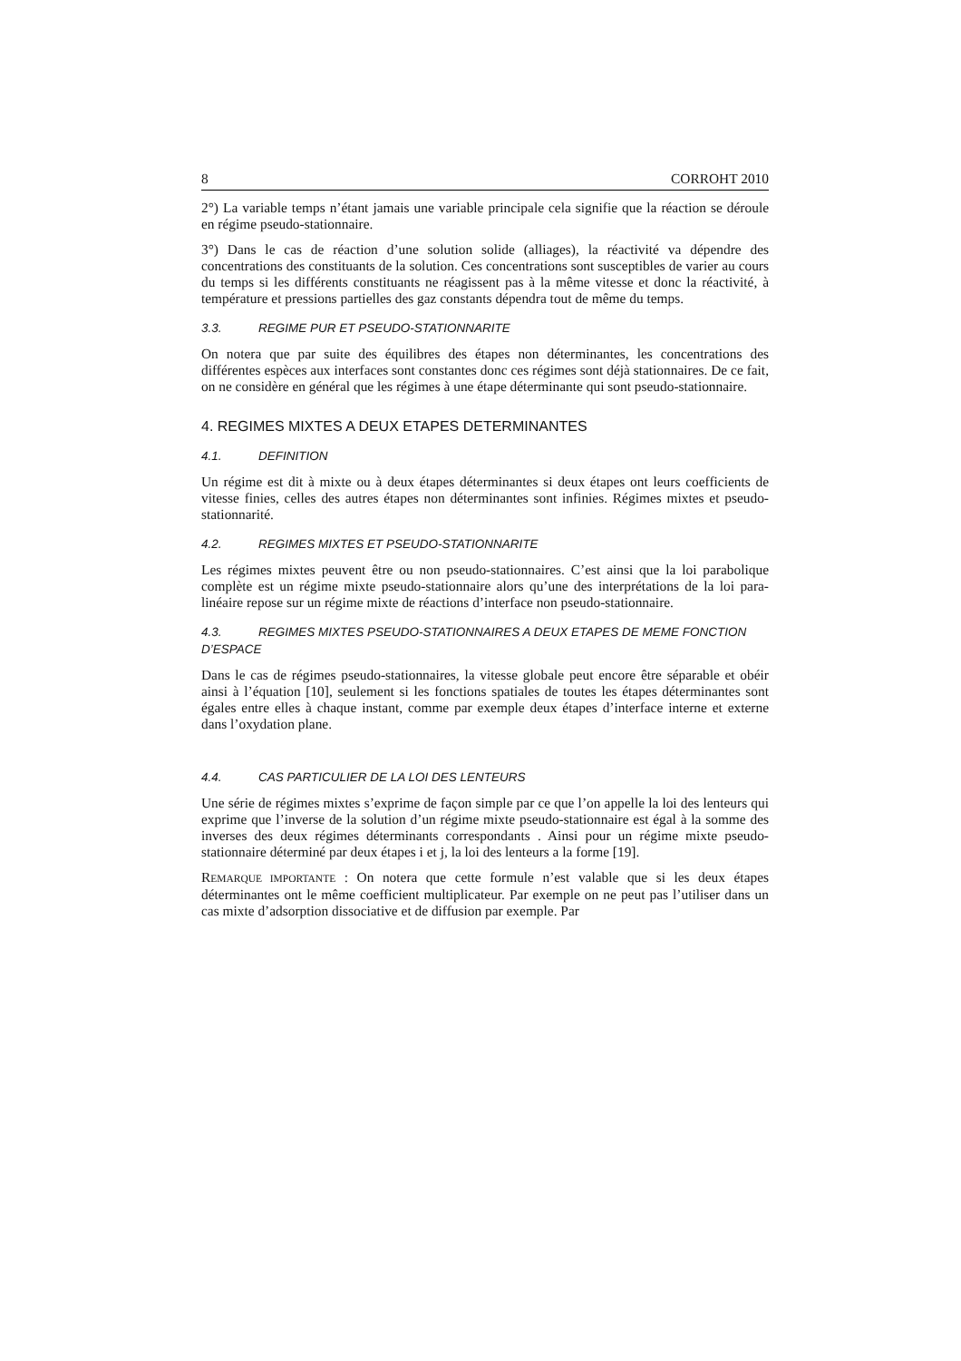8 CORROHT 2010
2°) La variable temps n’étant jamais une variable principale cela signifie que la réaction se déroule en régime pseudo-stationnaire.
3°) Dans le cas de réaction d’une solution solide (alliages), la réactivité va dépendre des concentrations des constituants de la solution. Ces concentrations sont susceptibles de varier au cours du temps si les différents constituants ne réagissent pas à la même vitesse et donc la réactivité, à température et pressions partielles des gaz constants dépendra tout de même du temps.
3.3. REGIME PUR ET PSEUDO-STATIONNARITE
On notera que par suite des équilibres des étapes non déterminantes, les concentrations des différentes espèces aux interfaces sont constantes donc ces régimes sont déjà stationnaires. De ce fait, on ne considère en général que les régimes à une étape déterminante qui sont pseudo-stationnaire.
4. REGIMES MIXTES A DEUX ETAPES DETERMINANTES
4.1. DEFINITION
Un régime est dit à mixte ou à deux étapes déterminantes si deux étapes ont leurs coefficients de vitesse finies, celles des autres étapes non déterminantes sont infinies. Régimes mixtes et pseudo-stationnarité.
4.2. REGIMES MIXTES ET PSEUDO-STATIONNARITE
Les régimes mixtes peuvent être ou non pseudo-stationnaires. C’est ainsi que la loi parabolique complète est un régime mixte pseudo-stationnaire alors qu’une des interprétations de la loi para-linéaire repose sur un régime mixte de réactions d’interface non pseudo-stationnaire.
4.3. REGIMES MIXTES PSEUDO-STATIONNAIRES A DEUX ETAPES DE MEME FONCTION D’ESPACE
Dans le cas de régimes pseudo-stationnaires, la vitesse globale peut encore être séparable et obéir ainsi à l’équation [10], seulement si les fonctions spatiales de toutes les étapes déterminantes sont égales entre elles à chaque instant, comme par exemple deux étapes d’interface interne et externe dans l’oxydation plane.
4.4. CAS PARTICULIER DE LA LOI DES LENTEURS
Une série de régimes mixtes s’exprime de façon simple par ce que l’on appelle la loi des lenteurs qui exprime que l’inverse de la solution d’un régime mixte pseudo-stationnaire est égal à la somme des inverses des deux régimes déterminants correspondants . Ainsi pour un régime mixte pseudo-stationnaire déterminé par deux étapes i et j, la loi des lenteurs a la forme [19].
REMARQUE IMPORTANTE : On notera que cette formule n’est valable que si les deux étapes déterminantes ont le même coefficient multiplicateur. Par exemple on ne peut pas l’utiliser dans un cas mixte d’adsorption dissociative et de diffusion par exemple. Par